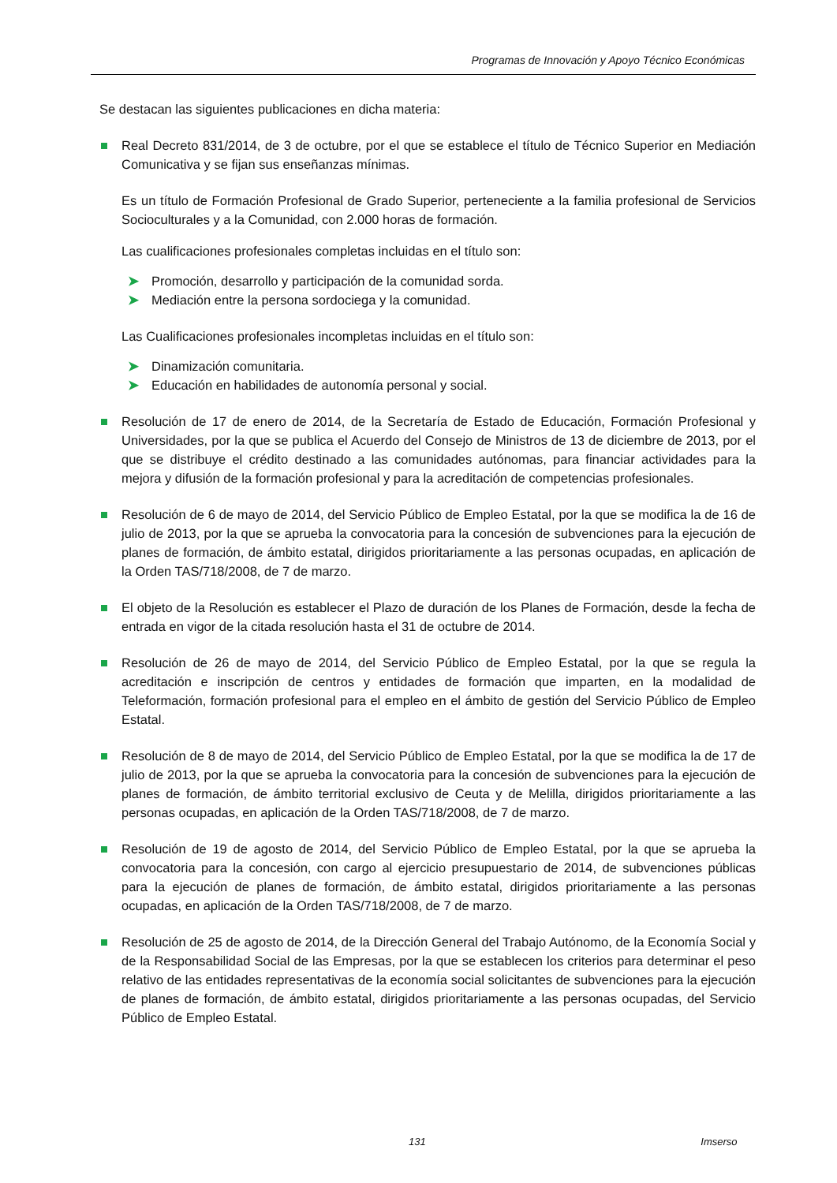Programas de Innovación y Apoyo Técnico Económicas
Se destacan las siguientes publicaciones en dicha materia:
Real Decreto 831/2014, de 3 de octubre, por el que se establece el título de Técnico Superior en Mediación Comunicativa y se fijan sus enseñanzas mínimas.
Es un título de Formación Profesional de Grado Superior, perteneciente a la familia profesional de Servicios Socioculturales y a la Comunidad, con 2.000 horas de formación.
Las cualificaciones profesionales completas incluidas en el título son:
➤ Promoción, desarrollo y participación de la comunidad sorda.
➤ Mediación entre la persona sordociega y la comunidad.
Las Cualificaciones profesionales incompletas incluidas en el título son:
➤ Dinamización comunitaria.
➤ Educación en habilidades de autonomía personal y social.
Resolución de 17 de enero de 2014, de la Secretaría de Estado de Educación, Formación Profesional y Universidades, por la que se publica el Acuerdo del Consejo de Ministros de 13 de diciembre de 2013, por el que se distribuye el crédito destinado a las comunidades autónomas, para financiar actividades para la mejora y difusión de la formación profesional y para la acreditación de competencias profesionales.
Resolución de 6 de mayo de 2014, del Servicio Público de Empleo Estatal, por la que se modifica la de 16 de julio de 2013, por la que se aprueba la convocatoria para la concesión de subvenciones para la ejecución de planes de formación, de ámbito estatal, dirigidos prioritariamente a las personas ocupadas, en aplicación de la Orden TAS/718/2008, de 7 de marzo.
El objeto de la Resolución es establecer el Plazo de duración de los Planes de Formación, desde la fecha de entrada en vigor de la citada resolución hasta el 31 de octubre de 2014.
Resolución de 26 de mayo de 2014, del Servicio Público de Empleo Estatal, por la que se regula la acreditación e inscripción de centros y entidades de formación que imparten, en la modalidad de Teleformación, formación profesional para el empleo en el ámbito de gestión del Servicio Público de Empleo Estatal.
Resolución de 8 de mayo de 2014, del Servicio Público de Empleo Estatal, por la que se modifica la de 17 de julio de 2013, por la que se aprueba la convocatoria para la concesión de subvenciones para la ejecución de planes de formación, de ámbito territorial exclusivo de Ceuta y de Melilla, dirigidos prioritariamente a las personas ocupadas, en aplicación de la Orden TAS/718/2008, de 7 de marzo.
Resolución de 19 de agosto de 2014, del Servicio Público de Empleo Estatal, por la que se aprueba la convocatoria para la concesión, con cargo al ejercicio presupuestario de 2014, de subvenciones públicas para la ejecución de planes de formación, de ámbito estatal, dirigidos prioritariamente a las personas ocupadas, en aplicación de la Orden TAS/718/2008, de 7 de marzo.
Resolución de 25 de agosto de 2014, de la Dirección General del Trabajo Autónomo, de la Economía Social y de la Responsabilidad Social de las Empresas, por la que se establecen los criterios para determinar el peso relativo de las entidades representativas de la economía social solicitantes de subvenciones para la ejecución de planes de formación, de ámbito estatal, dirigidos prioritariamente a las personas ocupadas, del Servicio Público de Empleo Estatal.
131 Imserso